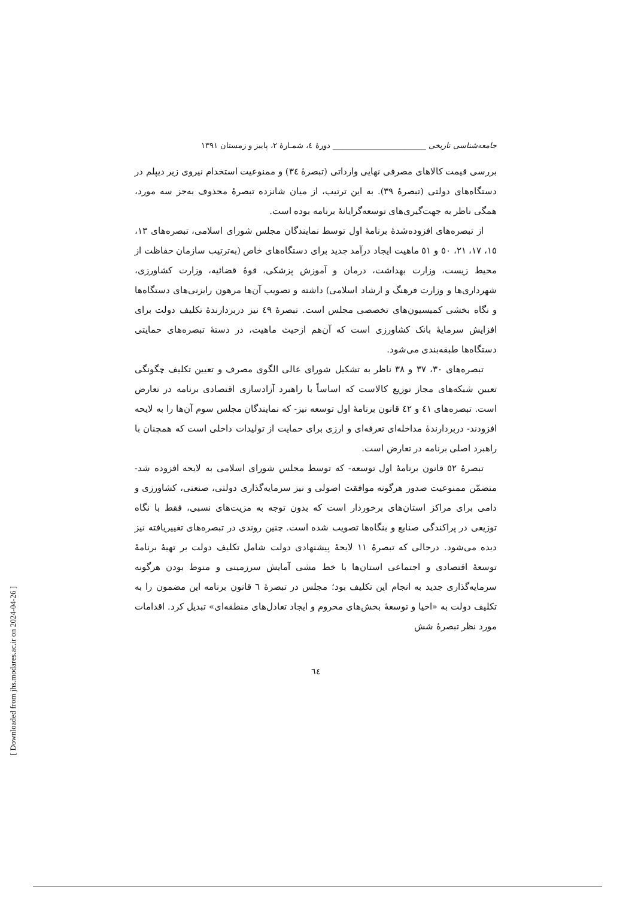جامعه‌شناسی تاریخی ________________________ دورهٔ ٤، شمـارهٔ ٢، پاییز و زمستان ١٣٩١
بررسی قیمت کالاهای مصرفی نهایی وارداتی (تبصرهٔ ٣٤) و ممنوعیت استخدام نیروی زیر دیپلم در دستگاه‌های دولتی (تبصرهٔ ٣٩). به این ترتیب، از میان شانزده تبصرهٔ محذوف به‌جز سه مورد، همگی ناظر به جهت‌گیری‌های توسعه‌گرایانهٔ برنامه بوده است.
از تبصره‌های افزوده‌شدهٔ برنامهٔ اول توسط نمایندگان مجلس شورای اسلامی، تبصره‌های ١٣، ١٥، ١٧، ٢١، ٥٠ و ٥١ ماهیت ایجاد درآمد جدید برای دستگاه‌های خاص (به‌ترتیب سازمان حفاظت از محیط زیست، وزارت بهداشت، درمان و آموزش پزشکی، قوهٔ قضائیه، وزارت کشاورزی، شهرداری‌ها و وزارت فرهنگ و ارشاد اسلامی) داشته و تصویب آن‌ها مرهون رایزنی‌های دستگاه‌ها و نگاه بخشی کمیسیون‌های تخصصی مجلس است. تبصرهٔ ٤٩ نیز دربردارندهٔ تکلیف دولت برای افزایش سرمایهٔ بانک کشاورزی است که آن‌هم ازحیث ماهیت، در دستهٔ تبصره‌های حمایتی دستگاه‌ها طبقه‌بندی می‌شود.
تبصره‌های ٣٠، ٣٧ و ٣٨ ناظر به تشکیل شورای عالی الگوی مصرف و تعیین تکلیف چگونگی تعیین شبکه‌های مجاز توزیع کالاست که اساساً با راهبرد آزادسازی اقتصادی برنامه در تعارض است. تبصره‌های ٤١ و ٤٢ قانون برنامهٔ اول توسعه نیز- که نمایندگان مجلس سوم آن‌ها را به لایحه افزودند- دربردارندهٔ مداخله‌ای تعرفه‌ای و ارزی برای حمایت از تولیدات داخلی است که همچنان با راهبرد اصلی برنامه در تعارض است.
تبصرهٔ ٥٢ قانون برنامهٔ اول توسعه- که توسط مجلس شورای اسلامی به لایحه افزوده شد- متضمّن ممنوعیت صدور هرگونه موافقت اصولی و نیز سرمایه‌گذاری دولتی، صنعتی، کشاورزی و دامی برای مراکز استان‌های برخوردار است که بدون توجه به مزیت‌های نسبی، فقط با نگاه توزیعی در پراکندگی صنایع و بنگاه‌ها تصویب شده است. چنین روندی در تبصره‌های تغییریافته نیز دیده می‌شود. درحالی که تبصرهٔ ١١ لایحهٔ پیشنهادی دولت شامل تکلیف دولت بر تهیهٔ برنامهٔ توسعهٔ اقتصادی و اجتماعی استان‌ها با خط مشی آمایش سرزمینی و منوط بودن هرگونه سرمایه‌گذاری جدید به انجام این تکلیف بود؛ مجلس در تبصرهٔ ٦ قانون برنامه این مضمون را به تکلیف دولت به «احیا و توسعهٔ بخش‌های محروم و ایجاد تعادل‌های منطقه‌ای» تبدیل کرد. اقدامات مورد نظر تبصرهٔ شش
٦٤
[ Downloaded from jhs.modares.ac.ir on 2024-04-26 ]